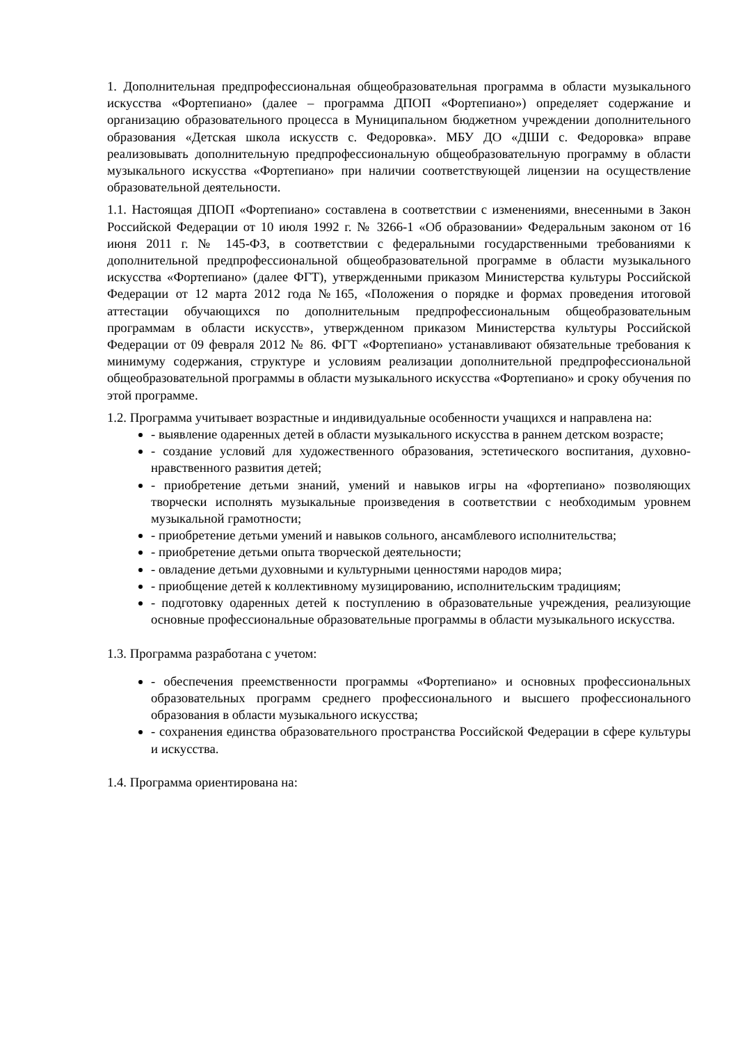1. Дополнительная предпрофессиональная общеобразовательная программа в области музыкального искусства «Фортепиано» (далее – программа ДПОП «Фортепиано») определяет содержание и организацию образовательного процесса в Муниципальном бюджетном учреждении дополнительного образования «Детская школа искусств с. Федоровка». МБУ ДО «ДШИ с. Федоровка» вправе реализовывать дополнительную предпрофессиональную общеобразовательную программу в области музыкального искусства «Фортепиано» при наличии соответствующей лицензии на осуществление образовательной деятельности.
1.1. Настоящая ДПОП «Фортепиано» составлена в соответствии с изменениями, внесенными в Закон Российской Федерации от 10 июля 1992 г. № 3266-1 «Об образовании» Федеральным законом от 16 июня 2011 г. № 145-ФЗ, в соответствии с федеральными государственными требованиями к дополнительной предпрофессиональной общеобразовательной программе в области музыкального искусства «Фортепиано» (далее ФГТ), утвержденными приказом Министерства культуры Российской Федерации от 12 марта 2012 года №165, «Положения о порядке и формах проведения итоговой аттестации обучающихся по дополнительным предпрофессиональным общеобразовательным программам в области искусств», утвержденном приказом Министерства культуры Российской Федерации от 09 февраля 2012 № 86. ФГТ «Фортепиано» устанавливают обязательные требования к минимуму содержания, структуре и условиям реализации дополнительной предпрофессиональной общеобразовательной программы в области музыкального искусства «Фортепиано» и сроку обучения по этой программе.
1.2. Программа учитывает возрастные и индивидуальные особенности учащихся и направлена на:
- выявление одаренных детей в области музыкального искусства в раннем детском возрасте;
- создание условий для художественного образования, эстетического воспитания, духовно-нравственного развития детей;
- приобретение детьми знаний, умений и навыков игры на «фортепиано» позволяющих творчески исполнять музыкальные произведения в соответствии с необходимым уровнем музыкальной грамотности;
- приобретение детьми умений и навыков сольного, ансамблевого исполнительства;
- приобретение детьми опыта творческой деятельности;
- овладение детьми духовными и культурными ценностями народов мира;
- приобщение детей к коллективному музицированию, исполнительским традициям;
- подготовку одаренных детей к поступлению в образовательные учреждения, реализующие основные профессиональные образовательные программы в области музыкального искусства.
1.3. Программа разработана с учетом:
- обеспечения преемственности программы «Фортепиано» и основных профессиональных образовательных программ среднего профессионального и высшего профессионального образования в области музыкального искусства;
- сохранения единства образовательного пространства Российской Федерации в сфере культуры и искусства.
1.4. Программа ориентирована на: